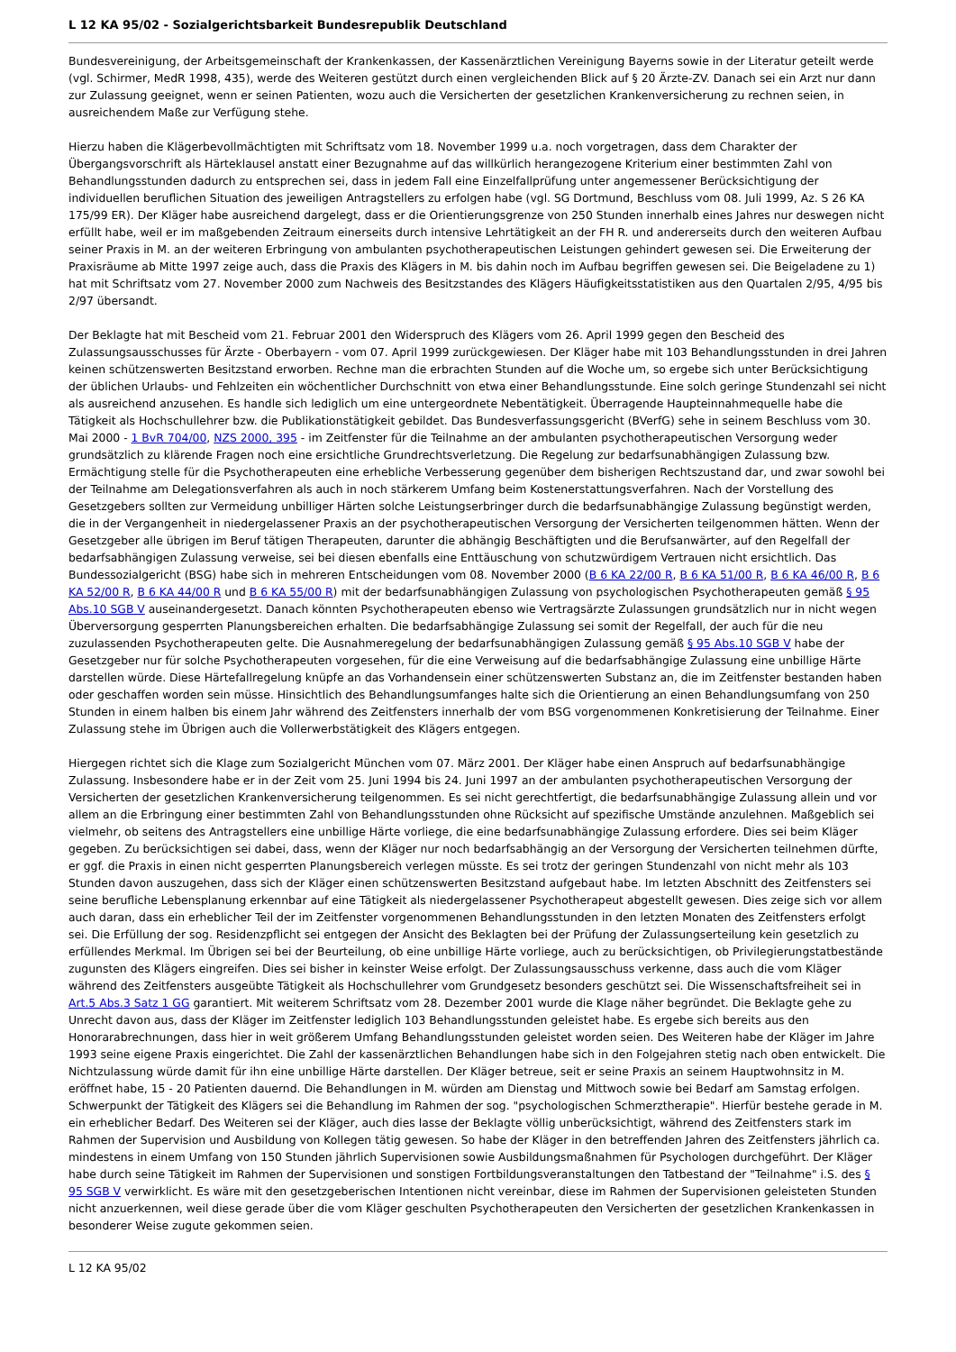L 12 KA 95/02 - Sozialgerichtsbarkeit Bundesrepublik Deutschland
Bundesvereinigung, der Arbeitsgemeinschaft der Krankenkassen, der Kassenärztlichen Vereinigung Bayerns sowie in der Literatur geteilt werde (vgl. Schirmer, MedR 1998, 435), werde des Weiteren gestützt durch einen vergleichenden Blick auf § 20 Ärzte-ZV. Danach sei ein Arzt nur dann zur Zulassung geeignet, wenn er seinen Patienten, wozu auch die Versicherten der gesetzlichen Krankenversicherung zu rechnen seien, in ausreichendem Maße zur Verfügung stehe.
Hierzu haben die Klägerbevollmächtigten mit Schriftsatz vom 18. November 1999 u.a. noch vorgetragen, dass dem Charakter der Übergangsvorschrift als Härteklausel anstatt einer Bezugnahme auf das willkürlich herangezogene Kriterium einer bestimmten Zahl von Behandlungsstunden dadurch zu entsprechen sei, dass in jedem Fall eine Einzelfallprüfung unter angemessener Berücksichtigung der individuellen beruflichen Situation des jeweiligen Antragstellers zu erfolgen habe (vgl. SG Dortmund, Beschluss vom 08. Juli 1999, Az. S 26 KA 175/99 ER). Der Kläger habe ausreichend dargelegt, dass er die Orientierungsgrenze von 250 Stunden innerhalb eines Jahres nur deswegen nicht erfüllt habe, weil er im maßgebenden Zeitraum einerseits durch intensive Lehrtätigkeit an der FH R. und andererseits durch den weiteren Aufbau seiner Praxis in M. an der weiteren Erbringung von ambulanten psychotherapeutischen Leistungen gehindert gewesen sei. Die Erweiterung der Praxisräume ab Mitte 1997 zeige auch, dass die Praxis des Klägers in M. bis dahin noch im Aufbau begriffen gewesen sei. Die Beigeladene zu 1) hat mit Schriftsatz vom 27. November 2000 zum Nachweis des Besitzstandes des Klägers Häufigkeitsstatistiken aus den Quartalen 2/95, 4/95 bis 2/97 übersandt.
Der Beklagte hat mit Bescheid vom 21. Februar 2001 den Widerspruch des Klägers vom 26. April 1999 gegen den Bescheid des Zulassungsausschusses für Ärzte - Oberbayern - vom 07. April 1999 zurückgewiesen. Der Kläger habe mit 103 Behandlungsstunden in drei Jahren keinen schützenswerten Besitzstand erworben. Rechne man die erbrachten Stunden auf die Woche um, so ergebe sich unter Berücksichtigung der üblichen Urlaubs- und Fehlzeiten ein wöchentlicher Durchschnitt von etwa einer Behandlungsstunde. Eine solch geringe Stundenzahl sei nicht als ausreichend anzusehen. Es handle sich lediglich um eine untergeordnete Nebentätigkeit. Überragende Haupteinnahmequelle habe die Tätigkeit als Hochschullehrer bzw. die Publikationstätigkeit gebildet. Das Bundesverfassungsgericht (BVerfG) sehe in seinem Beschluss vom 30. Mai 2000 - 1 BvR 704/00, NZS 2000, 395 - im Zeitfenster für die Teilnahme an der ambulanten psychotherapeutischen Versorgung weder grundsätzlich zu klärende Fragen noch eine ersichtliche Grundrechtsverletzung. Die Regelung zur bedarfsunabhängigen Zulassung bzw. Ermächtigung stelle für die Psychotherapeuten eine erhebliche Verbesserung gegenüber dem bisherigen Rechtszustand dar, und zwar sowohl bei der Teilnahme am Delegationsverfahren als auch in noch stärkerem Umfang beim Kostenerstattungsverfahren. Nach der Vorstellung des Gesetzgebers sollten zur Vermeidung unbilliger Härten solche Leistungserbringer durch die bedarfsunabhängige Zulassung begünstigt werden, die in der Vergangenheit in niedergelassener Praxis an der psychotherapeutischen Versorgung der Versicherten teilgenommen hätten. Wenn der Gesetzgeber alle übrigen im Beruf tätigen Therapeuten, darunter die abhängig Beschäftigten und die Berufsanwärter, auf den Regelfall der bedarfsabhängigen Zulassung verweise, sei bei diesen ebenfalls eine Enttäuschung von schutzwürdigem Vertrauen nicht ersichtlich. Das Bundessozialgericht (BSG) habe sich in mehreren Entscheidungen vom 08. November 2000 (B 6 KA 22/00 R, B 6 KA 51/00 R, B 6 KA 46/00 R, B 6 KA 52/00 R, B 6 KA 44/00 R und B 6 KA 55/00 R) mit der bedarfsunabhängigen Zulassung von psychologischen Psychotherapeuten gemäß § 95 Abs.10 SGB V auseinandergesetzt. Danach könnten Psychotherapeuten ebenso wie Vertragsärzte Zulassungen grundsätzlich nur in nicht wegen Überversorgung gesperrten Planungsbereichen erhalten. Die bedarfsabhängige Zulassung sei somit der Regelfall, der auch für die neu zuzulassenden Psychotherapeuten gelte. Die Ausnahmeregelung der bedarfsunabhängigen Zulassung gemäß § 95 Abs.10 SGB V habe der Gesetzgeber nur für solche Psychotherapeuten vorgesehen, für die eine Verweisung auf die bedarfsabhängige Zulassung eine unbillige Härte darstellen würde. Diese Härtefallregelung knüpfe an das Vorhandensein einer schützenswerten Substanz an, die im Zeitfenster bestanden haben oder geschaffen worden sein müsse. Hinsichtlich des Behandlungsumfanges halte sich die Orientierung an einen Behandlungsumfang von 250 Stunden in einem halben bis einem Jahr während des Zeitfensters innerhalb der vom BSG vorgenommenen Konkretisierung der Teilnahme. Einer Zulassung stehe im Übrigen auch die Vollerwerbstätigkeit des Klägers entgegen.
Hiergegen richtet sich die Klage zum Sozialgericht München vom 07. März 2001. Der Kläger habe einen Anspruch auf bedarfsunabhängige Zulassung. Insbesondere habe er in der Zeit vom 25. Juni 1994 bis 24. Juni 1997 an der ambulanten psychotherapeutischen Versorgung der Versicherten der gesetzlichen Krankenversicherung teilgenommen. Es sei nicht gerechtfertigt, die bedarfsunabhängige Zulassung allein und vor allem an die Erbringung einer bestimmten Zahl von Behandlungsstunden ohne Rücksicht auf spezifische Umstände anzulehnen. Maßgeblich sei vielmehr, ob seitens des Antragstellers eine unbillige Härte vorliege, die eine bedarfsunabhängige Zulassung erfordere. Dies sei beim Kläger gegeben. Zu berücksichtigen sei dabei, dass, wenn der Kläger nur noch bedarfsabhängig an der Versorgung der Versicherten teilnehmen dürfte, er ggf. die Praxis in einen nicht gesperrten Planungsbereich verlegen müsste. Es sei trotz der geringen Stundenzahl von nicht mehr als 103 Stunden davon auszugehen, dass sich der Kläger einen schützenswerten Besitzstand aufgebaut habe. Im letzten Abschnitt des Zeitfensters sei seine berufliche Lebensplanung erkennbar auf eine Tätigkeit als niedergelassener Psychotherapeut abgestellt gewesen. Dies zeige sich vor allem auch daran, dass ein erheblicher Teil der im Zeitfenster vorgenommenen Behandlungsstunden in den letzten Monaten des Zeitfensters erfolgt sei. Die Erfüllung der sog. Residenzpflicht sei entgegen der Ansicht des Beklagten bei der Prüfung der Zulassungserteilung kein gesetzlich zu erfüllendes Merkmal. Im Übrigen sei bei der Beurteilung, ob eine unbillige Härte vorliege, auch zu berücksichtigen, ob Privilegierungstatbestände zugunsten des Klägers eingreifen. Dies sei bisher in keinster Weise erfolgt. Der Zulassungsausschuss verkenne, dass auch die vom Kläger während des Zeitfensters ausgeübte Tätigkeit als Hochschullehrer vom Grundgesetz besonders geschützt sei. Die Wissenschaftsfreiheit sei in Art.5 Abs.3 Satz 1 GG garantiert. Mit weiterem Schriftsatz vom 28. Dezember 2001 wurde die Klage näher begründet. Die Beklagte gehe zu Unrecht davon aus, dass der Kläger im Zeitfenster lediglich 103 Behandlungsstunden geleistet habe. Es ergebe sich bereits aus den Honorarabrechnungen, dass hier in weit größerem Umfang Behandlungsstunden geleistet worden seien. Des Weiteren habe der Kläger im Jahre 1993 seine eigene Praxis eingerichtet. Die Zahl der kassenärztlichen Behandlungen habe sich in den Folgejahren stetig nach oben entwickelt. Die Nichtzulassung würde damit für ihn eine unbillige Härte darstellen. Der Kläger betreue, seit er seine Praxis an seinem Hauptwohnsitz in M. eröffnet habe, 15 - 20 Patienten dauernd. Die Behandlungen in M. würden am Dienstag und Mittwoch sowie bei Bedarf am Samstag erfolgen. Schwerpunkt der Tätigkeit des Klägers sei die Behandlung im Rahmen der sog. "psychologischen Schmerztherapie". Hierfür bestehe gerade in M. ein erheblicher Bedarf. Des Weiteren sei der Kläger, auch dies lasse der Beklagte völlig unberücksichtigt, während des Zeitfensters stark im Rahmen der Supervision und Ausbildung von Kollegen tätig gewesen. So habe der Kläger in den betreffenden Jahren des Zeitfensters jährlich ca. mindestens in einem Umfang von 150 Stunden jährlich Supervisionen sowie Ausbildungsmaßnahmen für Psychologen durchgeführt. Der Kläger habe durch seine Tätigkeit im Rahmen der Supervisionen und sonstigen Fortbildungsveranstaltungen den Tatbestand der "Teilnahme" i.S. des § 95 SGB V verwirklicht. Es wäre mit den gesetzgeberischen Intentionen nicht vereinbar, diese im Rahmen der Supervisionen geleisteten Stunden nicht anzuerkennen, weil diese gerade über die vom Kläger geschulten Psychotherapeuten den Versicherten der gesetzlichen Krankenkassen in besonderer Weise zugute gekommen seien.
L 12 KA 95/02